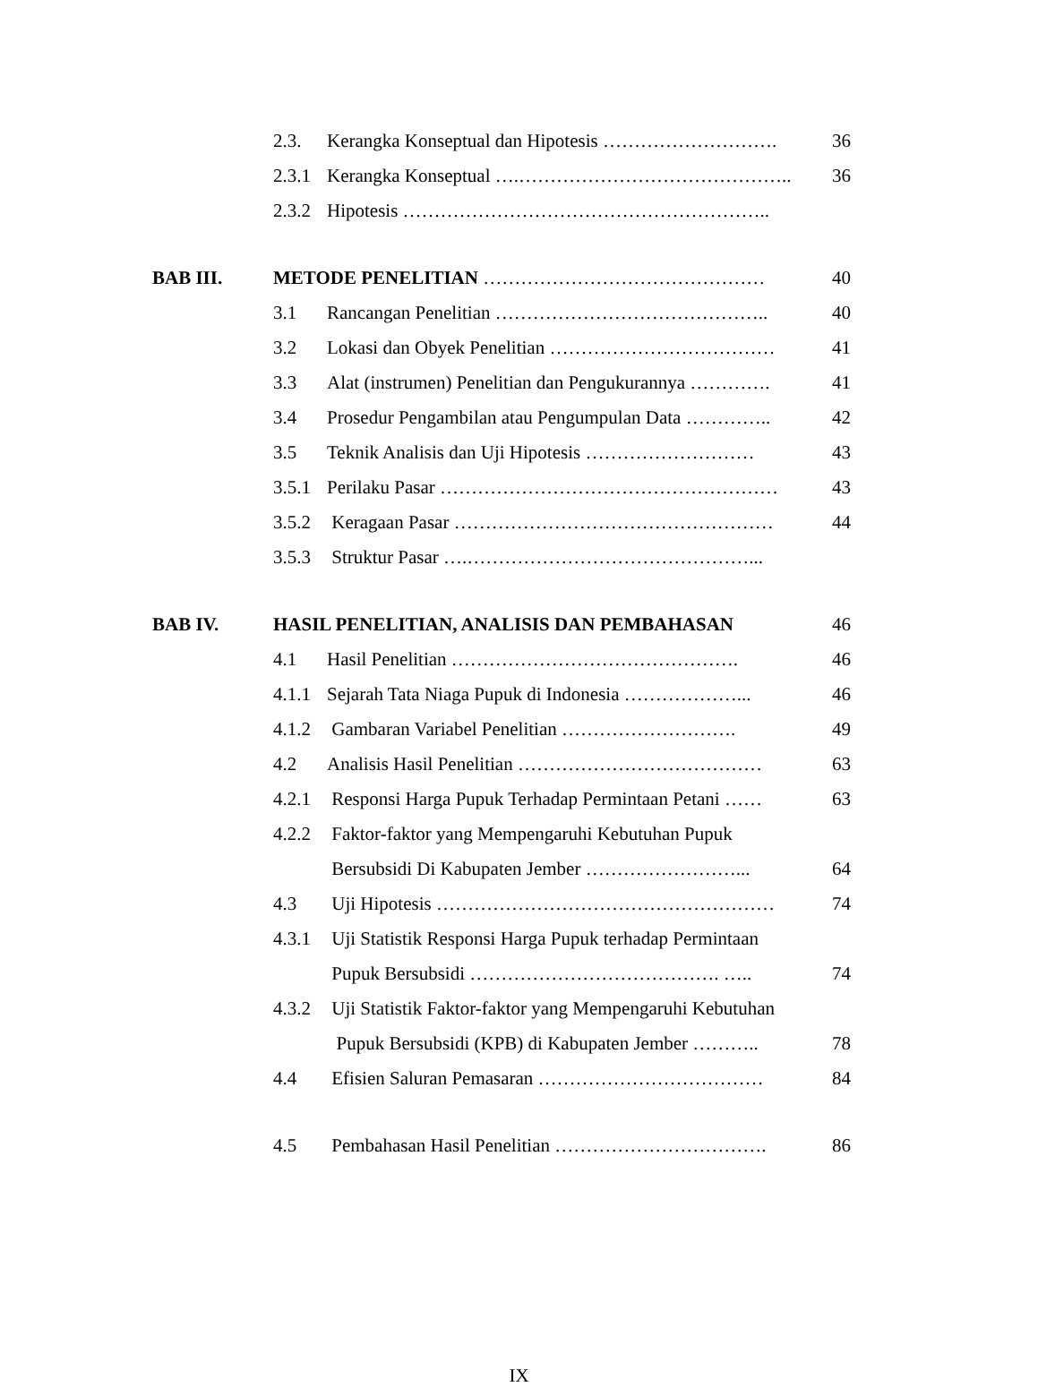| | 2.3. | Kerangka Konseptual dan Hipotesis ………………………. | 36 |
| | 2.3.1 | Kerangka Konseptual ….…………………………………….. | 36 |
| | 2.3.2 | Hipotesis ………………………………………………….. | |
| BAB III. | METODE PENELITIAN ……………………………………… | | 40 |
| | 3.1 | Rancangan Penelitian …………………………………….. | 40 |
| | 3.2 | Lokasi dan Obyek Penelitian ……………………………… | 41 |
| | 3.3 | Alat (instrumen) Penelitian dan Pengukurannya …………. | 41 |
| | 3.4 | Prosedur Pengambilan atau Pengumpulan Data ………….. | 42 |
| | 3.5 | Teknik Analisis dan Uji Hipotesis ……………………… | 43 |
| | 3.5.1 | Perilaku Pasar ……………………………………………… | 43 |
| | 3.5.2 | Keragaan Pasar …………………………………………… | 44 |
| | 3.5.3 | Struktur Pasar ….………………………………………... | |
| BAB IV. | HASIL PENELITIAN, ANALISIS DAN PEMBAHASAN | | 46 |
| | 4.1 | Hasil Penelitian ………………………………………. | 46 |
| | 4.1.1 | Sejarah Tata Niaga Pupuk di Indonesia ………………... | 46 |
| | 4.1.2 | Gambaran Variabel Penelitian ………………………. | 49 |
| | 4.2 | Analisis Hasil Penelitian ………………………………… | 63 |
| | 4.2.1 | Responsi Harga Pupuk Terhadap Permintaan Petani …… | 63 |
| | 4.2.2 | Faktor-faktor yang Mempengaruhi Kebutuhan Pupuk | |
| | | Bersubsidi Di Kabupaten Jember ……………………... | 64 |
| | 4.3 | Uji Hipotesis ……………………………………………… | 74 |
| | 4.3.1 | Uji Statistik Responsi Harga Pupuk terhadap Permintaan | |
| | | Pupuk Bersubsidi …………………………………. ….. | 74 |
| | 4.3.2 | Uji Statistik Faktor-faktor yang Mempengaruhi Kebutuhan | |
| | | Pupuk Bersubsidi (KPB) di Kabupaten Jember ……….. | 78 |
| | 4.4 | Efisien Saluran Pemasaran ……………………………… | 84 |
| | 4.5 | Pembahasan Hasil Penelitian ……………………………. | 86 |
IX